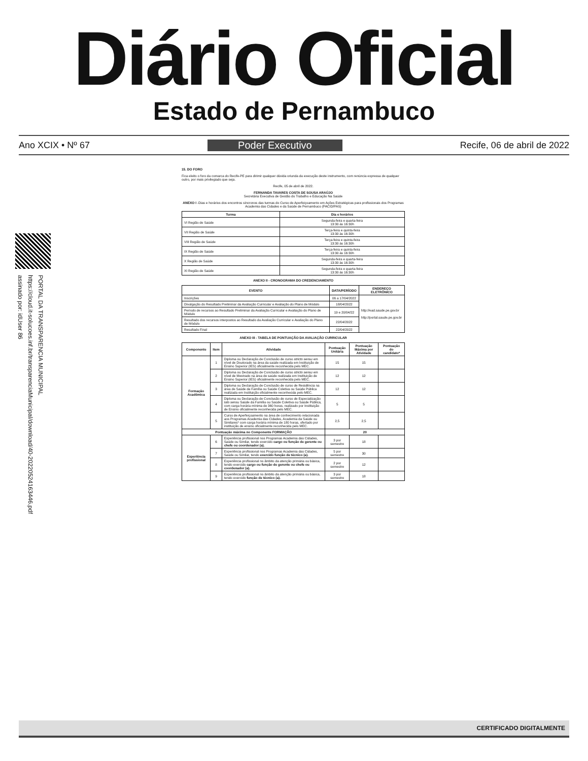Diário Oficial
Estado de Pernambuco
Ano XCIX • Nº 67 Poder Executivo Recife, 06 de abril de 2022
PORTAL DA TRANSPARENCIA MUNICIPAL
https://cloud.it-solucoes.inf.br/transparenciaMunicipal/download/40-20220524163446.pdf
assinado por: idUser 86
15. DO FORO
Fica eleito o foro da comarca do Recife-PE para dirimir qualquer dúvida oriunda da execução deste instrumento, com renúncia expressa de qualquer outro, por mais privilegiado que seja.
Recife, 05 de abril de 2022.
FERNANDA TAVARES COSTA DE SOUSA ARAÚJO
Secretária Executiva de Gestão do Trabalho e Educação Na Saúde
ANEXO I -Dias e horários dos encontros síncronos das turmas do Curso de Aperfeiçoamento em Ações Estratégicas para profissionais dos Programas Academia das Cidades e da Saúde de Pernambuco (PACID/PAS)
| Turma | Dia e horários |
| --- | --- |
| VI Região de Saúde | Segunda-feira e quarta-feira 13:30 às 16:30h |
| VII Região de Saúde | Terça-feira e quinta-feira 13:30 às 16:30h |
| VIII Região de Saúde | Terça-feira e quinta-feira 13:30 às 16:30h |
| IX Região de Saúde | Terça-feira e quinta-feira 13:30 às 16:30h |
| X Região de Saúde | Segunda-feira e quarta-feira 13:30 às 16:30h |
| XI Região de Saúde | Segunda-feira e quarta-feira 13:30 às 16:30h |
ANEXO II - CRONOGRAMA DO CREDENCIAMENTO
| EVENTO | DATA/PERÍODO | ENDEREÇO ELETRÔNICO |
| --- | --- | --- |
| Inscrições | 06 a 17/04/2022 | http://ead.saude.pe.gov.br http://portal.saude.pe.gov.br |
| Divulgação do Resultado Preliminar da Avaliação Curricular e Avaliação do Plano de Módulo | 18/04/2022 | |
| Período de recursos ao Resultado Preliminar da Avaliação Curricular e Avaliação do Plano de Módulo | 19 e 20/04/22 | |
| Resultado dos recursos interpostos ao Resultado da Avaliação Curricular e Avaliação do Plano de Módulo | 22/04/2022 | |
| Resultado Final | 22/04/2022 | |
ANEXO III - TABELA DE PONTUAÇÃO DA AVALIAÇÃO CURRICULAR
| Componente | Item | Atividade | Pontuação Unitária | Pontuação Máxima por Atividade | Pontuação do candidato* |
| --- | --- | --- | --- | --- | --- |
| Formação Acadêmica | 1 | Diploma ou Declaração de Conclusão de curso stricto sensu em nível de Doutorado na área da saúde realizada em Instituição de Ensino Superior (IES) oficialmente reconhecida pelo MEC. | 15 | 15 | |
| | 2 | Diploma ou Declaração de Conclusão de curso stricto sensu em nível de Mestrado na área de saúde realizada em Instituição de Ensino Superior (IES) oficialmente reconhecida pelo MEC. | 12 | 12 | |
| | 3 | Diploma ou Declaração de Conclusão de curso de Residência na área de Saúde da Família ou Saúde Coletiva ou Saúde Pública realizada em Instituição oficialmente reconhecida pelo MEC. | 12 | 12 | |
| | 4 | Diploma ou Declaração de Conclusão de curso de Especialização lato sensu Saúde da Família ou Saúde Coletiva ou Saúde Pública, com carga horária mínima de 360 horas, realizado por Instituição de Ensino oficialmente reconhecida pelo MEC. | 5 | 5 | |
| | 5 | Curso de Aperfeiçoamento na área de conhecimento relacionada aos Programas Academia das Cidades, Academia da Saúde ou Similares* com carga horária mínima de 180 horas, ofertado por instituição de ensino oficialmente reconhecida pelo MEC. | 2,5 | 2,5 | |
| Pontuação máxima no Componente FORMAÇÃO | | | 20 | | |
| Experiência profissional | 6 | Experiência profissional nos Programas Academia das Cidades, Saúde ou Similar, tendo exercido cargo ou função de gerente ou chefe ou coordenador (a). | 3 por semestre | 18 | |
| | 7 | Experiência profissional nos Programas Academia das Cidades, Saúde ou Similar, tendo exercido função de técnico (a). | 5 por semestre | 30 | |
| | 8 | Experiência profissional no âmbito da atenção primária ou básica, tendo exercido cargo ou função de gerente ou chefe ou coordenador (a). | 2 por semestre | 12 | |
| | 9 | Experiência profissional no âmbito da atenção primária ou básica, tendo exercido função de técnico (a). | 3 por semestre | 18 | |
CERTIFICADO DIGITALMENTE